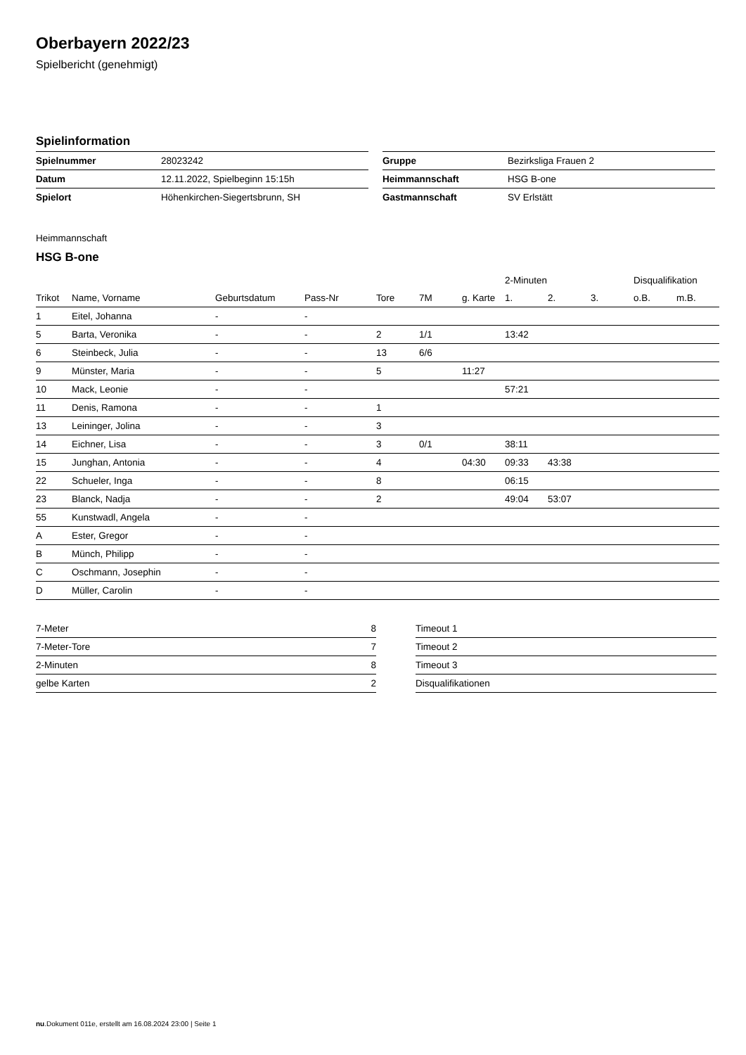Oberbayern 2022/23
Spielbericht (genehmigt)
Spielinformation
| Spielnummer | 28023242 |
| Datum | 12.11.2022, Spielbeginn 15:15h |
| Spielort | Höhenkirchen-Siegertsbrunn, SH |
| Gruppe | Bezirksliga Frauen 2 |
| Heimmannschaft | HSG B-one |
| Gastmannschaft | SV Erlstätt |
Heimmannschaft
HSG B-one
| | | | | | | | 2-Minuten | | | Disqualifikation | |
| --- | --- | --- | --- | --- | --- | --- | --- | --- | --- | --- | --- |
| Trikot | Name, Vorname | Geburtsdatum | Pass-Nr | Tore | 7M | g. Karte | 1. | 2. | 3. | o.B. | m.B. |
| 1 | Eitel, Johanna | - | - | | | | | | | | |
| 5 | Barta, Veronika | - | - | 2 | 1/1 | | 13:42 | | | | |
| 6 | Steinbeck, Julia | - | - | 13 | 6/6 | | | | | | |
| 9 | Münster, Maria | - | - | 5 | | 11:27 | | | | | |
| 10 | Mack, Leonie | - | - | | | | 57:21 | | | | |
| 11 | Denis, Ramona | - | - | 1 | | | | | | | |
| 13 | Leininger, Jolina | - | - | 3 | | | | | | | |
| 14 | Eichner, Lisa | - | - | 3 | 0/1 | | 38:11 | | | | |
| 15 | Junghan, Antonia | - | - | 4 | | 04:30 | 09:33 | 43:38 | | | |
| 22 | Schueler, Inga | - | - | 8 | | | 06:15 | | | | |
| 23 | Blanck, Nadja | - | - | 2 | | | 49:04 | 53:07 | | | |
| 55 | Kunstwadl, Angela | - | - | | | | | | | | |
| A | Ester, Gregor | - | - | | | | | | | | |
| B | Münch, Philipp | - | - | | | | | | | | |
| C | Oschmann, Josephin | - | - | | | | | | | | |
| D | Müller, Carolin | - | - | | | | | | | | |
| 7-Meter | 8 |
| 7-Meter-Tore | 7 |
| 2-Minuten | 8 |
| gelbe Karten | 2 |
| Timeout 1 |
| Timeout 2 |
| Timeout 3 |
| Disqualifikationen |
nu.Dokument 011e, erstellt am 16.08.2024 23:00 | Seite 1